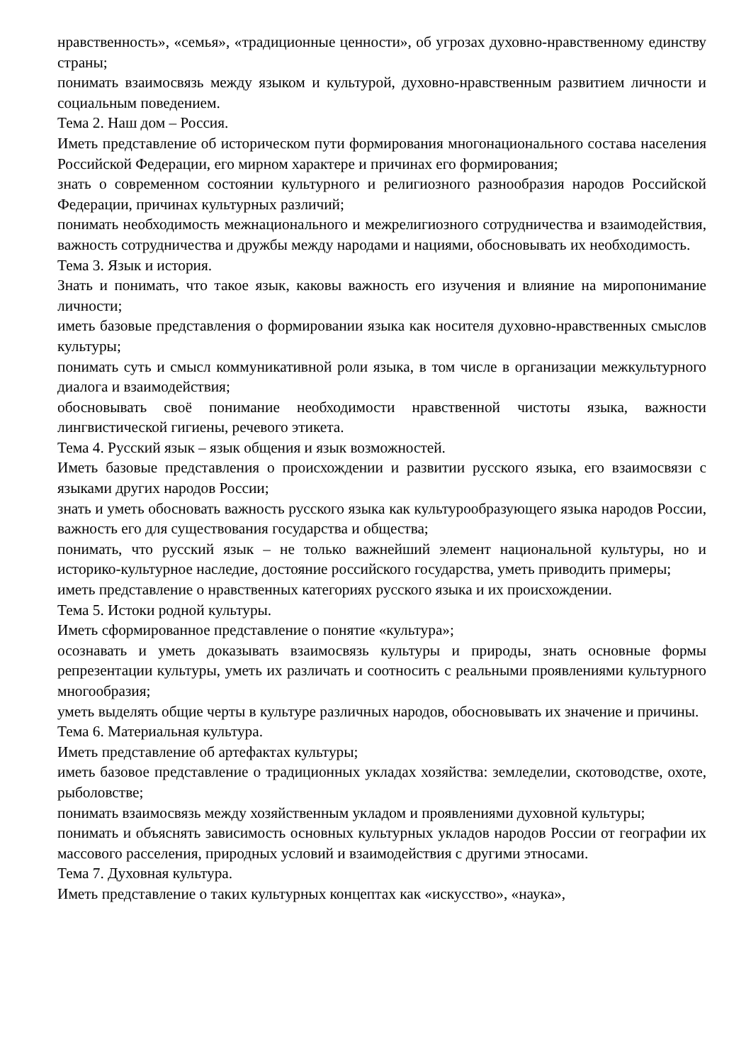нравственность», «семья», «традиционные ценности», об угрозах духовно-нравственному единству страны;
понимать взаимосвязь между языком и культурой, духовно-нравственным развитием личности и социальным поведением.
Тема 2. Наш дом – Россия.
Иметь представление об историческом пути формирования многонационального состава населения Российской Федерации, его мирном характере и причинах его формирования;
знать о современном состоянии культурного и религиозного разнообразия народов Российской Федерации, причинах культурных различий;
понимать необходимость межнационального и межрелигиозного сотрудничества и взаимодействия, важность сотрудничества и дружбы между народами и нациями, обосновывать их необходимость.
Тема 3. Язык и история.
Знать и понимать, что такое язык, каковы важность его изучения и влияние на миропонимание личности;
иметь базовые представления о формировании языка как носителя духовно-нравственных смыслов культуры;
понимать суть и смысл коммуникативной роли языка, в том числе в организации межкультурного диалога и взаимодействия;
обосновывать своё понимание необходимости нравственной чистоты языка, важности лингвистической гигиены, речевого этикета.
Тема 4. Русский язык – язык общения и язык возможностей.
Иметь базовые представления о происхождении и развитии русского языка, его взаимосвязи с языками других народов России;
знать и уметь обосновать важность русского языка как культурообразующего языка народов России, важность его для существования государства и общества;
понимать, что русский язык – не только важнейший элемент национальной культуры, но и историко-культурное наследие, достояние российского государства, уметь приводить примеры;
иметь представление о нравственных категориях русского языка и их происхождении.
Тема 5. Истоки родной культуры.
Иметь сформированное представление о понятие «культура»;
осознавать и уметь доказывать взаимосвязь культуры и природы, знать основные формы репрезентации культуры, уметь их различать и соотносить с реальными проявлениями культурного многообразия;
уметь выделять общие черты в культуре различных народов, обосновывать их значение и причины.
Тема 6. Материальная культура.
Иметь представление об артефактах культуры;
иметь базовое представление о традиционных укладах хозяйства: земледелии, скотоводстве, охоте, рыболовстве;
понимать взаимосвязь между хозяйственным укладом и проявлениями духовной культуры;
понимать и объяснять зависимость основных культурных укладов народов России от географии их массового расселения, природных условий и взаимодействия с другими этносами.
Тема 7. Духовная культура.
Иметь представление о таких культурных концептах как «искусство», «наука»,